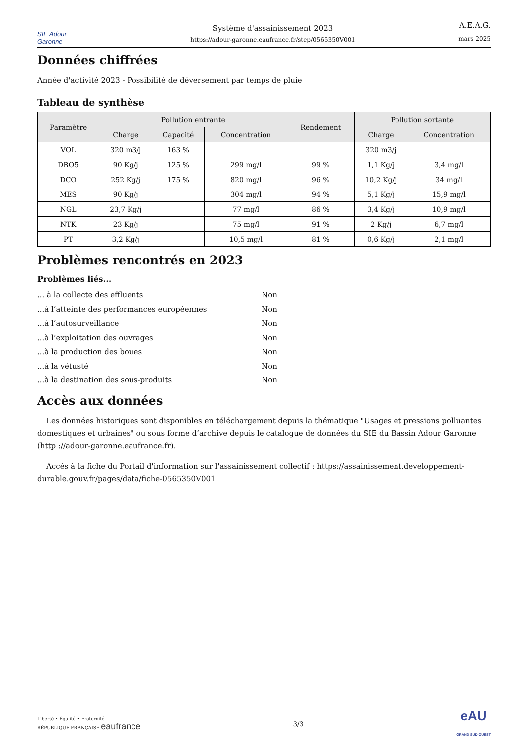SIE Adour Garonne
Système d'assainissement 2023
https://adour-garonne.eaufrance.fr/step/0565350V001
A.E.A.G.
mars 2025
Données chiffrées
Année d'activité 2023 - Possibilité de déversement par temps de pluie
Tableau de synthèse
| Paramètre | Pollution entrante | | | Rendement | Pollution sortante | |
| --- | --- | --- | --- | --- | --- | --- |
| | Charge | Capacité | Concentration | | Charge | Concentration |
| VOL | 320 m3/j | 163 % | | | 320 m3/j | |
| DBO5 | 90 Kg/j | 125 % | 299 mg/l | 99 % | 1,1 Kg/j | 3,4 mg/l |
| DCO | 252 Kg/j | 175 % | 820 mg/l | 96 % | 10,2 Kg/j | 34 mg/l |
| MES | 90 Kg/j | | 304 mg/l | 94 % | 5,1 Kg/j | 15,9 mg/l |
| NGL | 23,7 Kg/j | | 77 mg/l | 86 % | 3,4 Kg/j | 10,9 mg/l |
| NTK | 23 Kg/j | | 75 mg/l | 91 % | 2 Kg/j | 6,7 mg/l |
| PT | 3,2 Kg/j | | 10,5 mg/l | 81 % | 0,6 Kg/j | 2,1 mg/l |
Problèmes rencontrés en 2023
Problèmes liés...
... à la collecte des effluents Non
...à l’atteinte des performances européennes Non
...à l’autosurveillance Non
...à l’exploitation des ouvrages Non
...à la production des boues Non
...à la vétusté Non
...à la destination des sous-produits Non
Accès aux données
Les données historiques sont disponibles en téléchargement depuis la thématique "Usages et pressions polluantes domestiques et urbaines" ou sous forme d’archive depuis le catalogue de données du SIE du Bassin Adour Garonne (http ://adour-garonne.eaufrance.fr).
Accés à la fiche du Portail d'information sur l'assainissement collectif : https://assainissement.developpement-durable.gouv.fr/pages/data/fiche-0565350V001
Liberté • Égalité • Fraternité
RÉPUBLIQUE FRANÇAISE eaufrance
3/3
eAU
GRAND SUD-OUEST